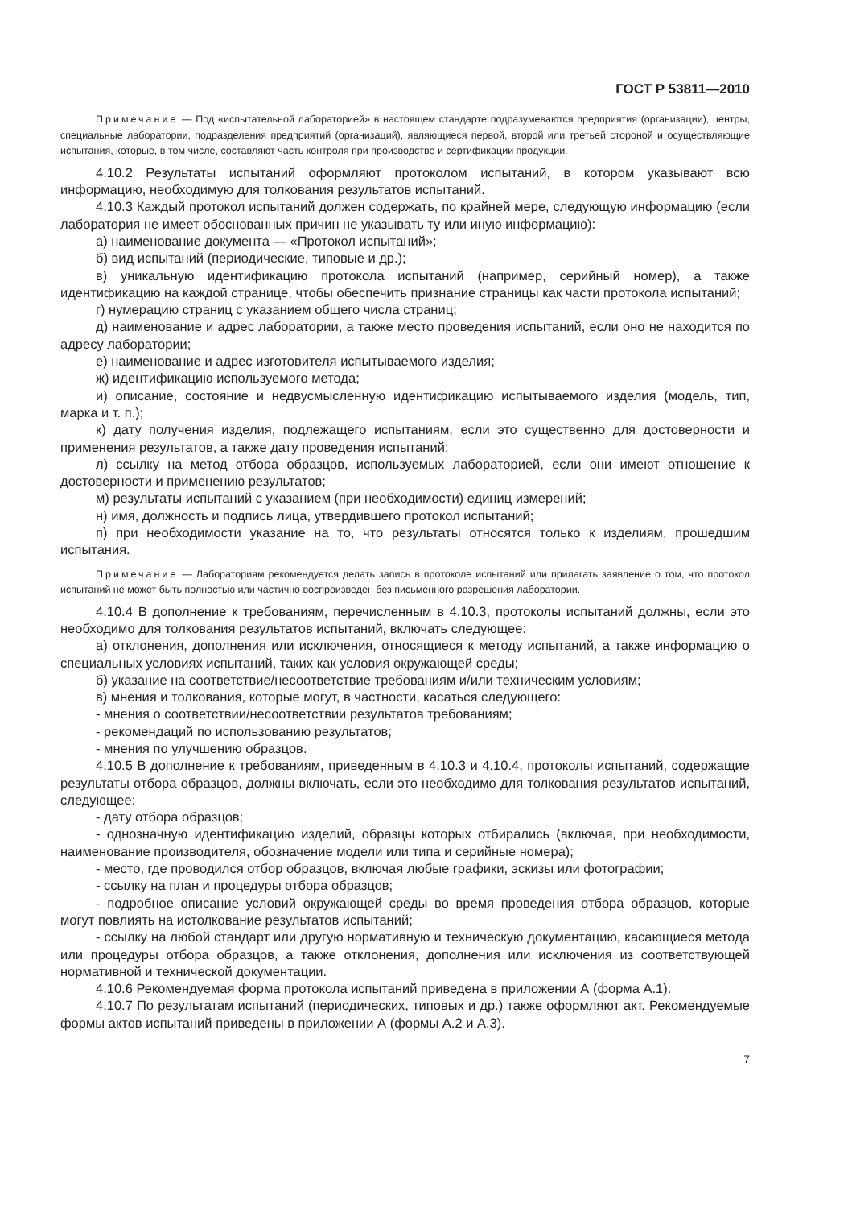ГОСТ Р 53811—2010
Примечание — Под «испытательной лабораторией» в настоящем стандарте подразумеваются предприятия (организации), центры, специальные лаборатории, подразделения предприятий (организаций), являющиеся первой, второй или третьей стороной и осуществляющие испытания, которые, в том числе, составляют часть контроля при производстве и сертификации продукции.
4.10.2 Результаты испытаний оформляют протоколом испытаний, в котором указывают всю информацию, необходимую для толкования результатов испытаний.
4.10.3 Каждый протокол испытаний должен содержать, по крайней мере, следующую информацию (если лаборатория не имеет обоснованных причин не указывать ту или иную информацию):
а) наименование документа — «Протокол испытаний»;
б) вид испытаний (периодические, типовые и др.);
в) уникальную идентификацию протокола испытаний (например, серийный номер), а также идентификацию на каждой странице, чтобы обеспечить признание страницы как части протокола испытаний;
г) нумерацию страниц с указанием общего числа страниц;
д) наименование и адрес лаборатории, а также место проведения испытаний, если оно не находится по адресу лаборатории;
е) наименование и адрес изготовителя испытываемого изделия;
ж) идентификацию используемого метода;
и) описание, состояние и недвусмысленную идентификацию испытываемого изделия (модель, тип, марка и т. п.);
к) дату получения изделия, подлежащего испытаниям, если это существенно для достоверности и применения результатов, а также дату проведения испытаний;
л) ссылку на метод отбора образцов, используемых лабораторией, если они имеют отношение к достоверности и применению результатов;
м) результаты испытаний с указанием (при необходимости) единиц измерений;
н) имя, должность и подпись лица, утвердившего протокол испытаний;
п) при необходимости указание на то, что результаты относятся только к изделиям, прошедшим испытания.
Примечание — Лабораториям рекомендуется делать запись в протоколе испытаний или прилагать заявление о том, что протокол испытаний не может быть полностью или частично воспроизведен без письменного разрешения лаборатории.
4.10.4 В дополнение к требованиям, перечисленным в 4.10.3, протоколы испытаний должны, если это необходимо для толкования результатов испытаний, включать следующее:
а) отклонения, дополнения или исключения, относящиеся к методу испытаний, а также информацию о специальных условиях испытаний, таких как условия окружающей среды;
б) указание на соответствие/несоответствие требованиям и/или техническим условиям;
в) мнения и толкования, которые могут, в частности, касаться следующего:
- мнения о соответствии/несоответствии результатов требованиям;
- рекомендаций по использованию результатов;
- мнения по улучшению образцов.
4.10.5 В дополнение к требованиям, приведенным в 4.10.3 и 4.10.4, протоколы испытаний, содержащие результаты отбора образцов, должны включать, если это необходимо для толкования результатов испытаний, следующее:
- дату отбора образцов;
- однозначную идентификацию изделий, образцы которых отбирались (включая, при необходимости, наименование производителя, обозначение модели или типа и серийные номера);
- место, где проводился отбор образцов, включая любые графики, эскизы или фотографии;
- ссылку на план и процедуры отбора образцов;
- подробное описание условий окружающей среды во время проведения отбора образцов, которые могут повлиять на истолкование результатов испытаний;
- ссылку на любой стандарт или другую нормативную и техническую документацию, касающиеся метода или процедуры отбора образцов, а также отклонения, дополнения или исключения из соответствующей нормативной и технической документации.
4.10.6 Рекомендуемая форма протокола испытаний приведена в приложении А (форма А.1).
4.10.7 По результатам испытаний (периодических, типовых и др.) также оформляют акт. Рекомендуемые формы актов испытаний приведены в приложении А (формы А.2 и А.3).
7